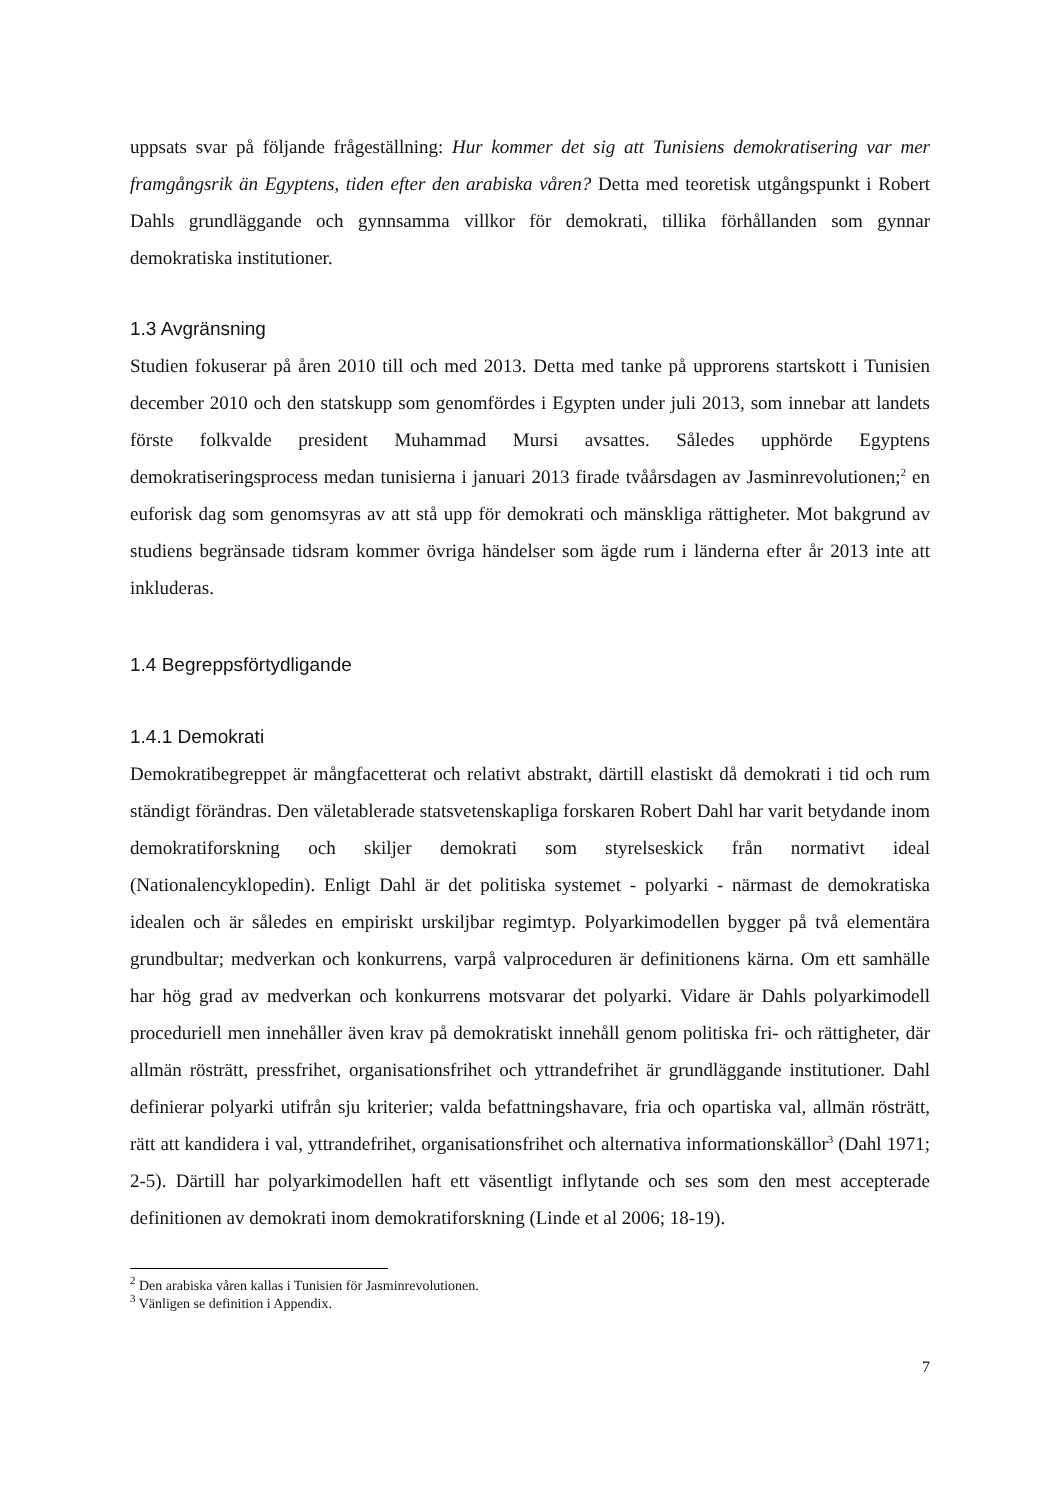uppsats svar på följande frågeställning: Hur kommer det sig att Tunisiens demokratisering var mer framgångsrik än Egyptens, tiden efter den arabiska våren? Detta med teoretisk utgångspunkt i Robert Dahls grundläggande och gynnsamma villkor för demokrati, tillika förhållanden som gynnar demokratiska institutioner.
1.3 Avgränsning
Studien fokuserar på åren 2010 till och med 2013. Detta med tanke på upprorens startskott i Tunisien december 2010 och den statskupp som genomfördes i Egypten under juli 2013, som innebar att landets förste folkvalde president Muhammad Mursi avsattes. Således upphörde Egyptens demokratiseringsprocess medan tunisierna i januari 2013 firade tvåårsdagen av Jasminrevolutionen;<sup>2</sup> en euforisk dag som genomsyras av att stå upp för demokrati och mänskliga rättigheter. Mot bakgrund av studiens begränsade tidsram kommer övriga händelser som ägde rum i länderna efter år 2013 inte att inkluderas.
1.4 Begreppsförtydligande
1.4.1 Demokrati
Demokratibegreppet är mångfacetterat och relativt abstrakt, därtill elastiskt då demokrati i tid och rum ständigt förändras. Den väletablerade statsvetenskapliga forskaren Robert Dahl har varit betydande inom demokratiforskning och skiljer demokrati som styrelseskick från normativt ideal (Nationalencyklopedin). Enligt Dahl är det politiska systemet - polyarki - närmast de demokratiska idealen och är således en empiriskt urskiljbar regimtyp. Polyarkimodellen bygger på två elementära grundbultar; medverkan och konkurrens, varpå valproceduren är definitionens kärna. Om ett samhälle har hög grad av medverkan och konkurrens motsvarar det polyarki. Vidare är Dahls polyarkimodell proceduriell men innehåller även krav på demokratiskt innehåll genom politiska fri- och rättigheter, där allmän rösträtt, pressfrihet, organisationsfrihet och yttrandefrihet är grundläggande institutioner. Dahl definierar polyarki utifrån sju kriterier; valda befattningshavare, fria och opartiska val, allmän rösträtt, rätt att kandidera i val, yttrandefrihet, organisationsfrihet och alternativa informationskällor<sup>3</sup> (Dahl 1971; 2-5). Därtill har polyarkimodellen haft ett väsentligt inflytande och ses som den mest accepterade definitionen av demokrati inom demokratiforskning (Linde et al 2006; 18-19).
<sup>2</sup> Den arabiska våren kallas i Tunisien för Jasminrevolutionen.
<sup>3</sup> Vänligen se definition i Appendix.
7